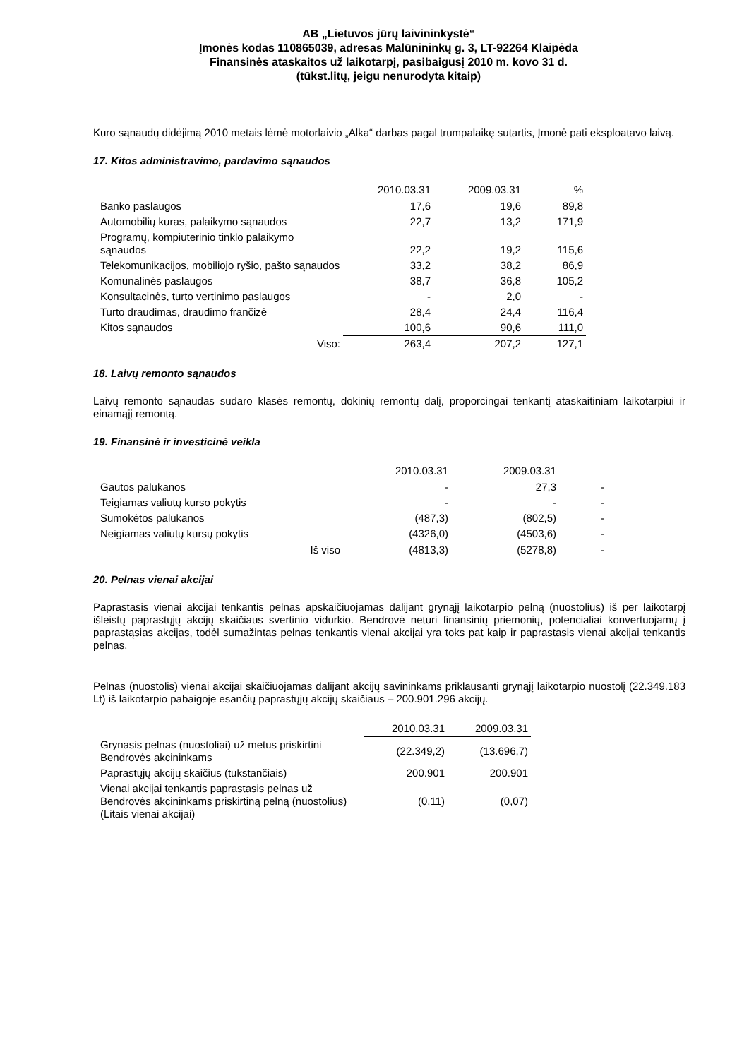AB „Lietuvos jūrų laivininkystė“
Įmonės kodas 110865039, adresas Malūnininkų g. 3, LT-92264 Klaipėda
Finansinės ataskaitos už laikotarpį, pasibaigusį 2010 m. kovo 31 d.
(tūkst.litų, jeigu nenurodyta kitaip)
Kuro sąnaudų didėjimą 2010 metais lėmė motorlaivio „Alka“ darbas pagal trumpalaikę sutartis, Įmonė pati eksploatavo laivą.
17. Kitos administravimo, pardavimo sąnaudos
| | 2010.03.31 | 2009.03.31 | % |
| Banko paslaugos | 17,6 | 19,6 | 89,8 |
| Automobilių kuras, palaikymo sąnaudos | 22,7 | 13,2 | 171,9 |
| Programų, kompiuterinio tinklo palaikymo sąnaudos | 22,2 | 19,2 | 115,6 |
| Telekomunikacijos, mobiliojo ryšio, pašto sąnaudos | 33,2 | 38,2 | 86,9 |
| Komunalinės paslaugos | 38,7 | 36,8 | 105,2 |
| Konsultacinės, turto vertinimo paslaugos | - | 2,0 | - |
| Turto draudimas, draudimo frančizė | 28,4 | 24,4 | 116,4 |
| Kitos sąnaudos | 100,6 | 90,6 | 111,0 |
| Viso: | 263,4 | 207,2 | 127,1 |
18. Laivų remonto sąnaudos
Laivų remonto sąnaudas sudaro klasės remontų, dokinių remontų dalį, proporcingai tenkantį ataskaitiniam laikotarpiui ir einamąjį remontą.
19. Finansinė ir investicinė veikla
| | 2010.03.31 | 2009.03.31 | |
| Gautos palūkanos | - | 27,3 | - |
| Teigiamas valiutų kurso pokytis | - | - | - |
| Sumokėtos palūkanos | (487,3) | (802,5) | - |
| Neigiamas valiutų kursų pokytis | (4326,0) | (4503,6) | - |
| Iš viso | (4813,3) | (5278,8) | - |
20. Pelnas vienai akcijai
Paprastasis vienai akcijai tenkantis pelnas apskaičiuojamas dalijant grynąjį laikotarpio pelną (nuostolius) iš per laikotarpį išleistų paprastųjų akcijų skaičiaus svertinio vidurkio. Bendrovė neturi finansinių priemonių, potencialiai konvertuojamų į paprastąsias akcijas, todėl sumažintas pelnas tenkantis vienai akcijai yra toks pat kaip ir paprastasis vienai akcijai tenkantis pelnas.
Pelnas (nuostolis) vienai akcijai skaičiuojamas dalijant akcijų savininkams priklausanti grynąjį laikotarpio nuostolį (22.349.183 Lt) iš laikotarpio pabaigoje esančių paprastųjų akcijų skaičiaus – 200.901.296 akcijų.
| | 2010.03.31 | 2009.03.31 |
| Grynasis pelnas (nuostoliai) už metus priskirtini Bendrovės akcininkams | (22.349,2) | (13.696,7) |
| Paprastųjų akcijų skaičius (tūkstančiais) | 200.901 | 200.901 |
| Vienai akcijai tenkantis paprastasis pelnas už Bendrovės akcininkams priskirtiną pelną (nuostolius) (Litais vienai akcijai) | (0,11) | (0,07) |